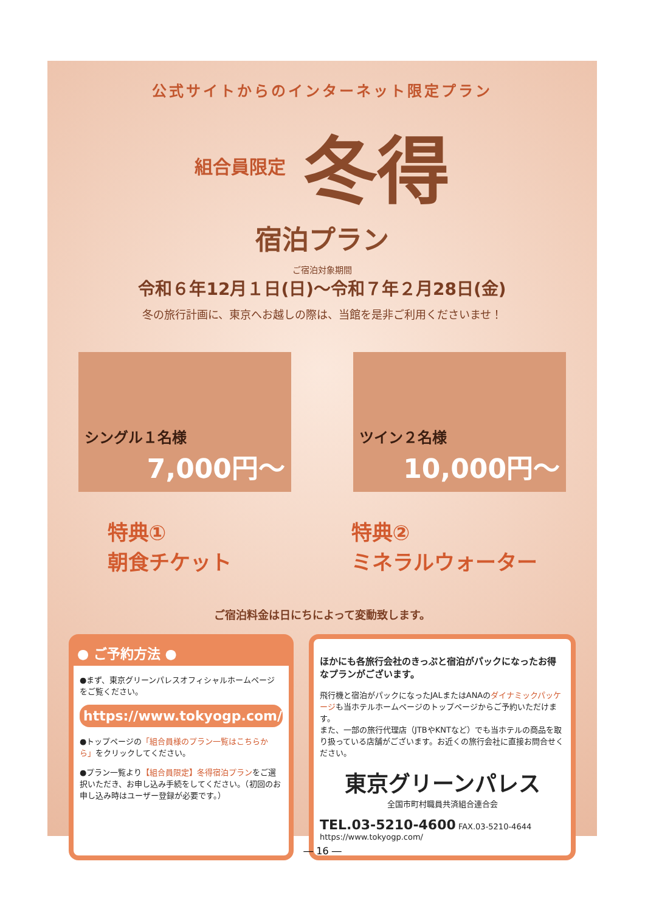公式サイトからのインターネット限定プラン
組合員限定 冬得
宿泊プラン
ご宿泊対象期間
令和６年12月１日(日)～令和７年２月28日(金)
冬の旅行計画に、東京へお越しの際は、当館を是非ご利用くださいませ！
シングル１名様
7,000円～
ツイン２名様
10,000円～
特典①
朝食チケット
特典②
ミネラルウォーター
ご宿泊料金は日にちによって変動致します。
● ご予約方法 ●
●まず、東京グリーンパレスオフィシャルホームページをご覧ください。
https://www.tokyogp.com/
●トップページの「組合員様のプラン一覧はこちらから」をクリックしてください。
●プラン一覧より【組合員限定】冬得宿泊プランをご選択いただき、お申し込み手続をしてください。（初回のお申し込み時はユーザー登録が必要です。）
ほかにも各旅行会社のきっぷと宿泊がパックになったお得なプランがございます。
飛行機と宿泊がパックになったJALまたはANAのダイナミックパッケージも当ホテルホームページのトップページからご予約いただけます。
また、一部の旅行代理店（JTBやKNTなど）でも当ホテルの商品を取り扱っている店舗がございます。お近くの旅行会社に直接お問合せください。
東京グリーンパレス
全国市町村職員共済組合連合会
TEL.03-5210-4600 FAX.03-5210-4644 https://www.tokyogp.com/
― 16 ―